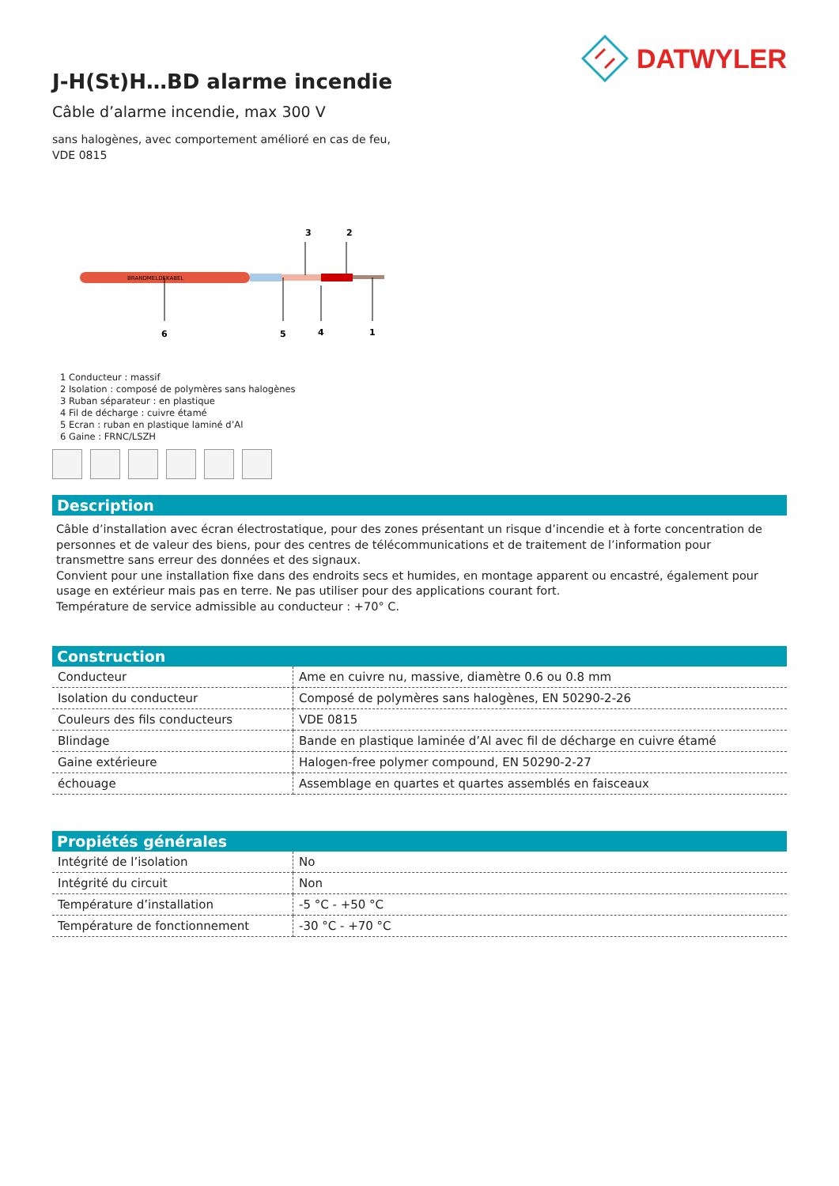DATWYLER
J-H(St)H…BD alarme incendie
Câble d’alarme incendie, max 300 V
sans halogènes, avec comportement amélioré en cas de feu,
VDE 0815
3
2
BRANDMELDEKABEL
6
5
4
1
1 Conducteur : massif
2 Isolation : composé de polymères sans halogènes
3 Ruban séparateur : en plastique
4 Fil de décharge : cuivre étamé
5 Ecran : ruban en plastique laminé d’Al
6 Gaine : FRNC/LSZH
Description
Câble d’installation avec écran électrostatique, pour des zones présentant un risque d’incendie et à forte concentration de personnes et de valeur des biens, pour des centres de télécommunications et de traitement de l’information pour transmettre sans erreur des données et des signaux.
Convient pour une installation fixe dans des endroits secs et humides, en montage apparent ou encastré, également pour usage en extérieur mais pas en terre. Ne pas utiliser pour des applications courant fort.
Température de service admissible au conducteur : +70° C.
Construction
| Conducteur | Ame en cuivre nu, massive, diamètre 0.6 ou 0.8 mm |
| Isolation du conducteur | Composé de polymères sans halogènes, EN 50290-2-26 |
| Couleurs des fils conducteurs | VDE 0815 |
| Blindage | Bande en plastique laminée d’Al avec fil de décharge en cuivre étamé |
| Gaine extérieure | Halogen-free polymer compound, EN 50290-2-27 |
| échouage | Assemblage en quartes et quartes assemblés en faisceaux |
Propiétés générales
| Intégrité de l’isolation | No |
| Intégrité du circuit | Non |
| Température d’installation | -5 °C - +50 °C |
| Température de fonctionnement | -30 °C - +70 °C |